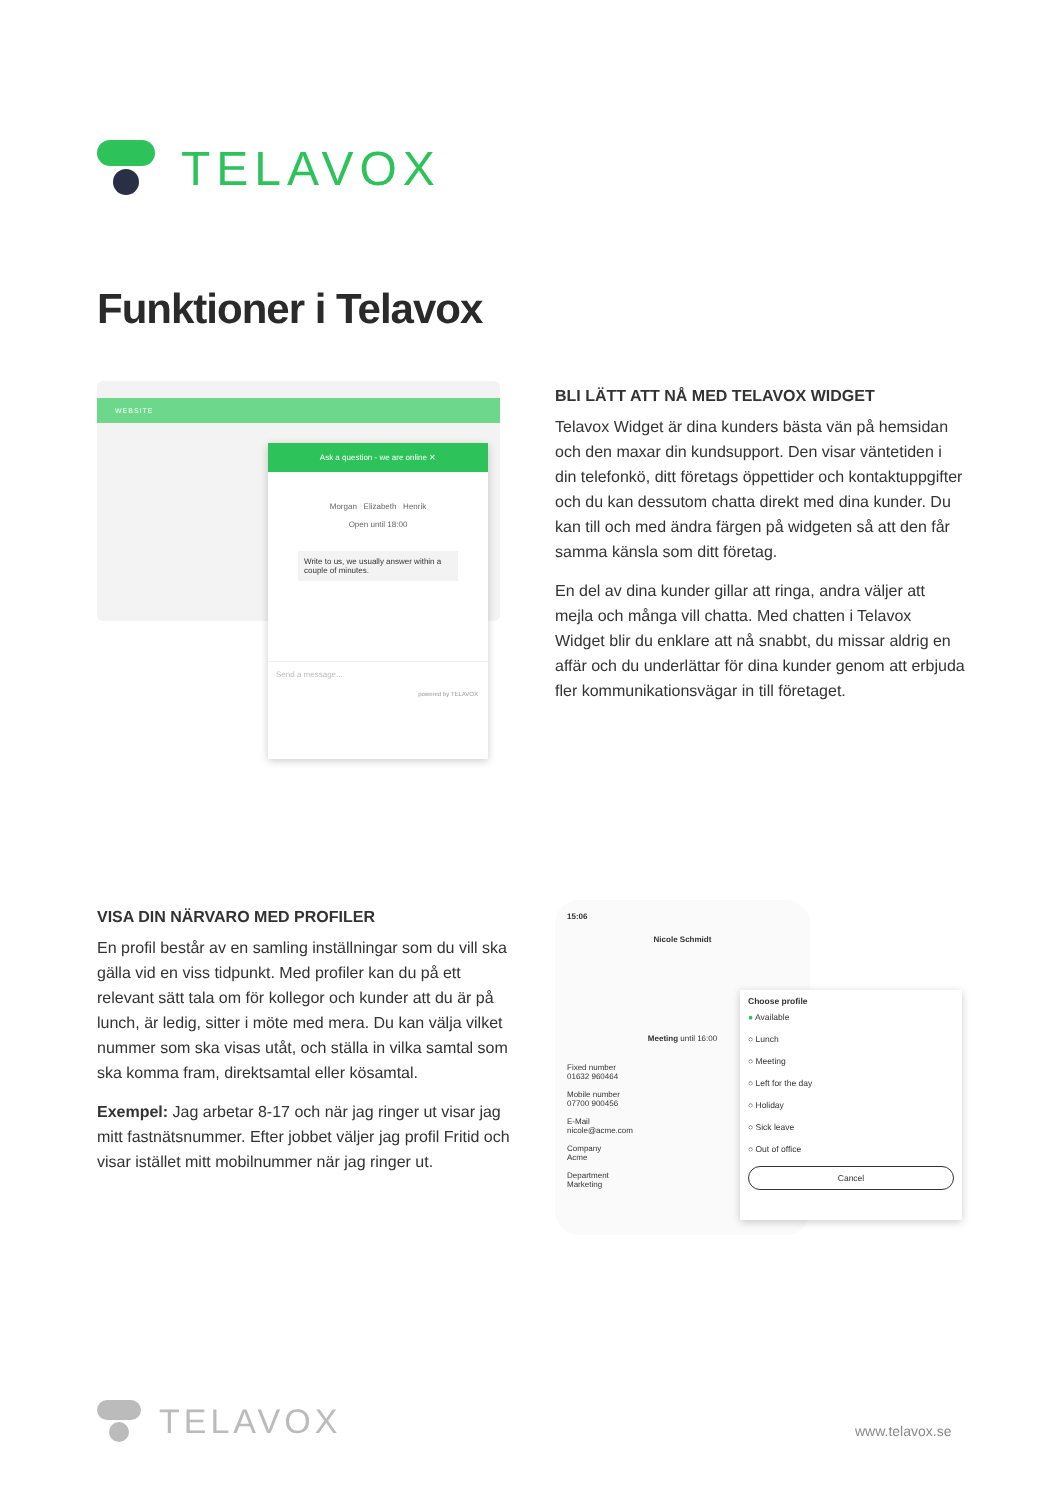TELAVOX
Funktioner i Telavox
WEBSITE
Ask a question - we are online ✕
Morgan Elizabeth Henrik
Open until 18:00
Write to us, we usually answer within a couple of minutes.
Send a message...
powered by TELAVOX
BLI LÄTT ATT NÅ MED TELAVOX WIDGET
Telavox Widget är dina kunders bästa vän på hemsidan och den maxar din kundsupport. Den visar väntetiden i din telefonkö, ditt företags öppettider och kontaktuppgifter och du kan dessutom chatta direkt med dina kunder. Du kan till och med ändra färgen på widgeten så att den får samma känsla som ditt företag.
En del av dina kunder gillar att ringa, andra väljer att mejla och många vill chatta. Med chatten i Telavox Widget blir du enklare att nå snabbt, du missar aldrig en affär och du underlättar för dina kunder genom att erbjuda fler kommunikationsvägar in till företaget.
VISA DIN NÄRVARO MED PROFILER
En profil består av en samling inställningar som du vill ska gälla vid en viss tidpunkt. Med profiler kan du på ett relevant sätt tala om för kollegor och kunder att du är på lunch, är ledig, sitter i möte med mera. Du kan välja vilket nummer som ska visas utåt, och ställa in vilka samtal som ska komma fram, direktsamtal eller kösamtal.
Exempel: Jag arbetar 8-17 och när jag ringer ut visar jag mitt fastnätsnummer. Efter jobbet väljer jag profil Fritid och visar istället mitt mobilnummer när jag ringer ut.
15:06
Nicole Schmidt
Meeting until 16:00
Fixed number
01632 960464
Mobile number
07700 900456
E-Mail
nicole@acme.com
Company
Acme
Department
Marketing
Choose profile
● Available
○ Lunch
○ Meeting
○ Left for the day
○ Holiday
○ Sick leave
○ Out of office
Cancel
TELAVOX
www.telavox.se